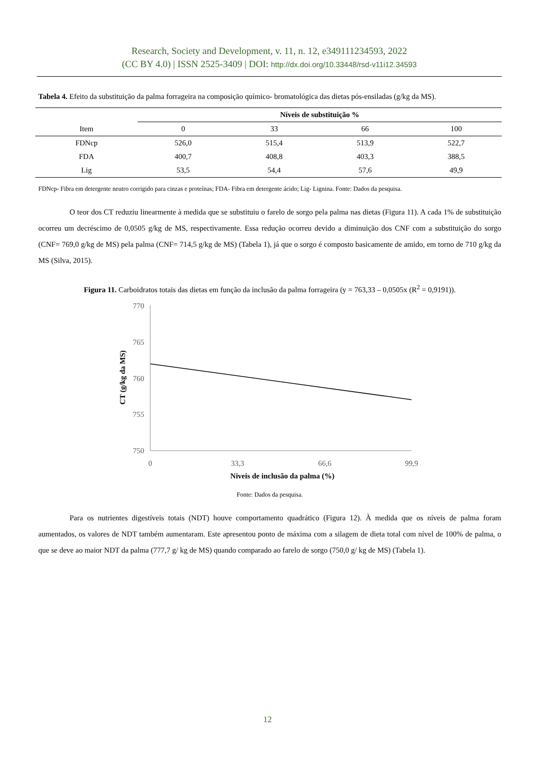Research, Society and Development, v. 11, n. 12, e349111234593, 2022
(CC BY 4.0) | ISSN 2525-3409 | DOI: http://dx.doi.org/10.33448/rsd-v11i12.34593
Tabela 4. Efeito da substituição da palma forrageira na composição químico- bromatológica das dietas pós-ensiladas (g/kg da MS).
| | Níveis de substituição % | | | |
| --- | --- | --- | --- | --- |
| Item | 0 | 33 | 66 | 100 |
| FDNcp | 526,0 | 515,4 | 513,9 | 522,7 |
| FDA | 400,7 | 408,8 | 403,3 | 388,5 |
| Lig | 53,5 | 54,4 | 57,6 | 49,9 |
FDNcp- Fibra em detergente neutro corrigido para cinzas e proteínas; FDA- Fibra em detergente ácido; Lig- Lignina. Fonte: Dados da pesquisa.
O teor dos CT reduziu linearmente à medida que se substituiu o farelo de sorgo pela palma nas dietas (Figura 11). A cada 1% de substituição ocorreu um decréscimo de 0,0505 g/kg de MS, respectivamente. Essa redução ocorreu devido a diminuição dos CNF com a substituição do sorgo (CNF= 769,0 g/kg de MS) pela palma (CNF= 714,5 g/kg de MS) (Tabela 1), já que o sorgo é composto basicamente de amido, em torno de 710 g/kg da MS (Silva, 2015).
Figura 11. Carboidratos totais das dietas em função da inclusão da palma forrageira (y = 763,33 – 0,0505x (R<sup>2</sup> = 0,9191)).
770
765
760
755
750
0
33,3
66,6
99,9
Niveis de inclusão da palma (%)
CT (g/kg da MS)
Fonte: Dados da pesquisa.
Para os nutrientes digestíveis totais (NDT) houve comportamento quadrático (Figura 12). À medida que os níveis de palma foram aumentados, os valores de NDT também aumentaram. Este apresentou ponto de máxima com a silagem de dieta total com nível de 100% de palma, o que se deve ao maior NDT da palma (777,7 g/ kg de MS) quando comparado ao farelo de sorgo (750,0 g/ kg de MS) (Tabela 1).
12